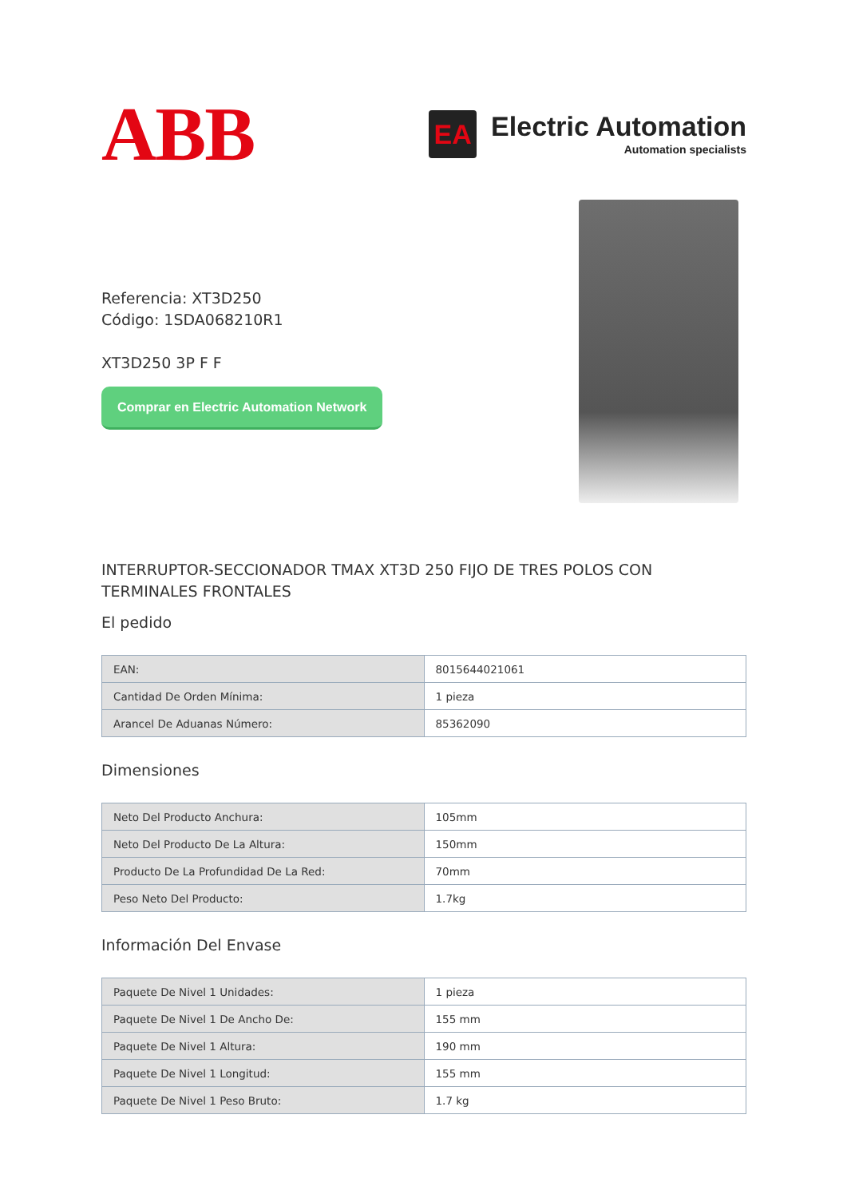ABB
EA
Electric Automation
Automation specialists
Referencia: XT3D250
Código: 1SDA068210R1
XT3D250 3P F F
Comprar en Electric Automation Network
INTERRUPTOR-SECCIONADOR TMAX XT3D 250 FIJO DE TRES POLOS CON TERMINALES FRONTALES
El pedido
| EAN: | 8015644021061 |
| Cantidad De Orden Mínima: | 1 pieza |
| Arancel De Aduanas Número: | 85362090 |
Dimensiones
| Neto Del Producto Anchura: | 105mm |
| Neto Del Producto De La Altura: | 150mm |
| Producto De La Profundidad De La Red: | 70mm |
| Peso Neto Del Producto: | 1.7kg |
Información Del Envase
| Paquete De Nivel 1 Unidades: | 1 pieza |
| Paquete De Nivel 1 De Ancho De: | 155 mm |
| Paquete De Nivel 1 Altura: | 190 mm |
| Paquete De Nivel 1 Longitud: | 155 mm |
| Paquete De Nivel 1 Peso Bruto: | 1.7 kg |